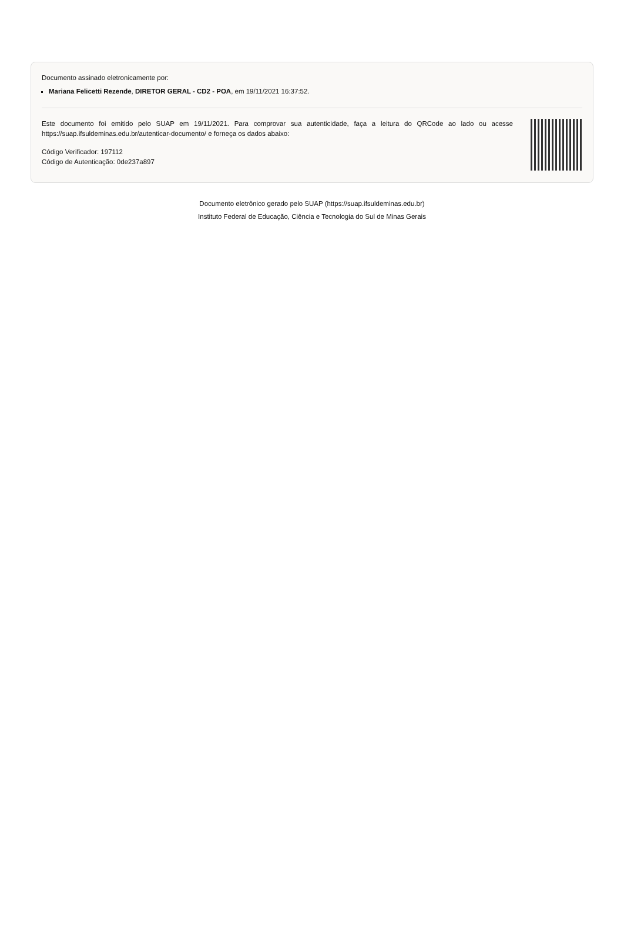Documento assinado eletronicamente por:
Mariana Felicetti Rezende, DIRETOR GERAL - CD2 - POA, em 19/11/2021 16:37:52.
Este documento foi emitido pelo SUAP em 19/11/2021. Para comprovar sua autenticidade, faça a leitura do QRCode ao lado ou acesse https://suap.ifsuldeminas.edu.br/autenticar-documento/ e forneça os dados abaixo:
Código Verificador: 197112
Código de Autenticação: 0de237a897
Documento eletrônico gerado pelo SUAP (https://suap.ifsuldeminas.edu.br)
Instituto Federal de Educação, Ciência e Tecnologia do Sul de Minas Gerais